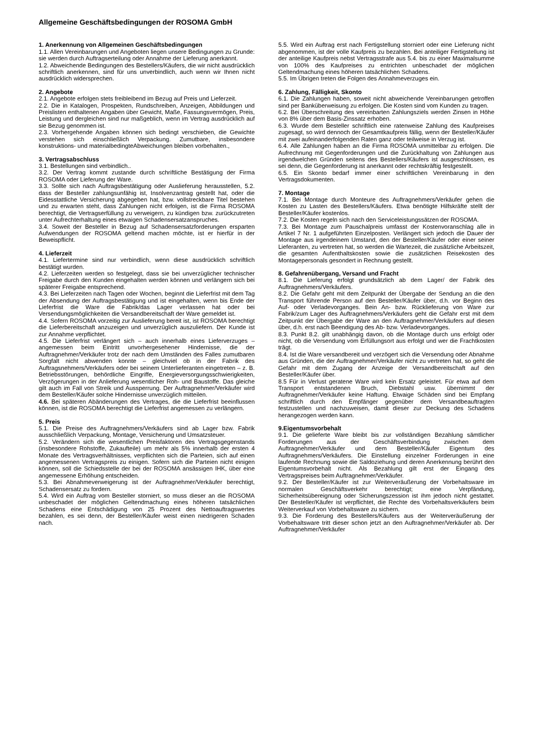Allgemeine Geschäftsbedingungen der ROSOMA GmbH
1. Anerkennung von Allgemeinen Geschäftsbedingungen
1.1. Allen Vereinbarungen und Angeboten liegen unsere Bedingungen zu Grunde: sie werden durch Auftragserteilung oder Annahme der Lieferung anerkannt.
1.2. Abweichende Bedingungen des Bestellers/Käufers, die wir nicht ausdrücklich schriftlich anerkennen, sind für uns unverbindlich, auch wenn wir Ihnen nicht ausdrücklich widersprechen.
2. Angebote
2.1. Angebote erfolgen stets freibleibend im Bezug auf Preis und Lieferzeit.
2.2. Die in Katalogen, Prospekten, Rundschreiben, Anzeigen, Abbildungen und Preislisten enthaltenen Angaben über Gewicht, Maße, Fassungsvermögen, Preis, Leistung und dergleichen sind nur maßgeblich, wenn im Vertrag ausdrücklich auf sie Bezug genommen ist.
2.3. Vorhergehende Angaben können sich bedingt verschieben, die Gewichte verstehen sich einschließlich Verpackung. Zumutbare, insbesondere konstruktions- und materialbedingteAbweichungen bleiben vorbehalten.,
3. Vertragsabschluss
3.1. Bestellungen sind verbindlich..
3.2. Der Vertrag kommt zustande durch schriftliche Bestätigung der Firma ROSOMA oder Lieferung der Ware.
3.3. Sollte sich nach Auftragsbestätigung oder Auslieferung herausstellen, 5.2. dass der Besteller zahlungsunfähig ist, Insolvenzantrag gestellt hat, oder die Eidesstattliche Versicherung abgegeben hat, bzw. vollstreckbare Titel bestehen und zu erwarten steht, dass Zahlungen nicht erfolgen, ist die Firma ROSOMA berechtigt, die Vertragserfüllung zu verweigern, zu kündigen bzw. zurückzutreten unter Aufrechterhaltung eines etwaigen Schadensersatzanspruches.
3.4. Soweit der Besteller in Bezug auf Schadensersatzforderungen ersparten Aufwendungen der ROSOMA geltend machen möchte, ist er hierfür in der Beweispflicht.
4. Lieferzeit
4.1. Liefertermine sind nur verbindlich, wenn diese ausdrücklich schriftlich bestätigt wurden.
4.2. Lieferzeiten werden so festgelegt, dass sie bei unverzüglicher technischer Freigabe durch den Kunden eingehalten werden können und verlängern sich bei späterer Freigabe entsprechend.
4.3. Bei Lieferzeiten nach Tagen oder Wochen, beginnt die Lieferfrist mit dem Tag der Absendung der Auftragsbestätigung und ist eingehalten, wenn bis Ende der Lieferfrist die Ware die Fabrik/das Lager verlassen hat oder bei Versendungsmöglichkeiten die Versandbereitschaft der Ware gemeldet ist.
4.4. Sofern ROSOMA vorzeitig zur Auslieferung bereit ist, ist ROSOMA berechtigt die Lieferbereitschaft anzuzeigen und unverzüglich auszuliefern. Der Kunde ist zur Annahme verpflichtet.
4.5. Die Lieferfrist verlängert sich – auch innerhalb eines Lieferverzuges – angemessen beim Eintritt unvorhergesehener Hindernisse, die der Auftragnehmer/Verkäufer trotz der nach dem Umständen des Falles zumutbaren Sorgfalt nicht abwenden konnte – gleichviel ob in der Fabrik des Auftragsnehmers/Verkäufers oder bei seinem Unterlieferanten eingetreten – z. B. Betriebsstörungen, behördliche Eingriffe, Energieversorgungsschwierigkeiten, Verzögerungen in der Anlieferung wesentlicher Roh- und Baustoffe. Das gleiche gilt auch im Fall von Streik und Aussperrung. Der Auftragnehmer/Verkäufer wird dem Besteller/Käufer solche Hindernisse unverzüglich mitteilen.
4.6. Bei späteren Abänderungen des Vertrages, die die Lieferfrist beeinflussen können, ist die ROSOMA berechtigt die Lieferfrist angemessen zu verlängern.
5. Preis
5.1. Die Preise des Auftragnehmers/Verkäufers sind ab Lager bzw. Fabrik ausschließlich Verpackung, Montage, Versicherung und Umsatzsteuer.
5.2. Verändern sich die wesentlichen Preisfaktoren des Vertragsgegenstands (insbesondere Rohstoffe, Zukaufteile) um mehr als 5% innerhalb der ersten 4 Monate des Vertragsverhältnisses, verpflichten sich die Parteien, sich auf einen angemessenen Vertragspreis zu einigen. Sofern sich die Parteien nicht einigen können, soll die Schiedsstelle der bei der ROSOMA ansässigen IHK, über eine angemessene Erhöhung entscheiden.
5.3. Bei Abnahmeverweigerung ist der Auftragnehmer/Verkäufer berechtigt, Schadensersatz zu fordern.
5.4. Wird ein Auftrag vom Besteller storniert, so muss dieser an die ROSOMA unbeschadet der möglichen Geltendmachung eines höheren tatsächlichen Schadens eine Entschädigung von 25 Prozent des Nettoauftragswertes bezahlen, es sei denn, der Besteller/Käufer weist einen niedrigeren Schaden nach.
5.5. Wird ein Auftrag erst nach Fertigstellung storniert oder eine Lieferung nicht abgenommen, ist der volle Kaufpreis zu bezahlen. Bei anteiliger Fertigstellung ist der anteilige Kaufpreis nebst Vertragsstrafe aus 5.4. bis zu einer Maximalsumme von 100% des Kaufpreises zu entrichten unbeschadet der möglichen Geltendmachung eines höheren tatsächlichen Schadens.
5.5. Im Übrigen treten die Folgen des Annahmeverzuges ein.
6. Zahlung, Fälligkeit, Skonto
6.1. Die Zahlungen haben, soweit nicht abweichende Vereinbarungen getroffen sind per Banküberweisung zu erfolgen. Die Kosten sind vom Kunden zu tragen.
6.2. Bei Überschreitung des vereinbarten Zahlungsziels werden Zinsen in Höhe von 8% über dem Basis-Zinssatz erhoben.
6.3. Wurde dem Besteller schriftlich eine ratenweise Zahlung des Kaufpreises zugesagt, so wird dennoch der Gesamtkaufpreis fällig, wenn der Besteller/Käufer mit zwei aufeinanderfolgenden Raten ganz oder teilweise in Verzug ist.
6.4. Alle Zahlungen haben an die Firma ROSOMA unmittelbar zu erfolgen. Die Aufrechnung mit Gegenforderungen und die Zurückhaltung von Zahlungen aus irgendwelchen Gründen seitens des Bestellers/Käufers ist ausgeschlossen, es sei denn, die Gegenforderung ist anerkannt oder rechtskräftig festgestellt.
6.5. Ein Skonto bedarf immer einer schriftlichen Vereinbarung in den Vertragsdokumenten.
7. Montage
7.1. Bei Montage durch Monteure des Auftragnehmers/Verkäufer gehen die Kosten zu Lasten des Bestellers/Käufers. Etwa benötigte Hilfskräfte stellt der Besteller/Käufer kostenlos.
7.2. Die Kosten regeln sich nach den Serviceleistungssätzen der ROSOMA.
7.3. Bei Montage zum Pauschalpreis umfasst der Kostenvoranschlag alle in Artikel 7 Nr. 1 aufgeführten Einzelposten. Verlängert sich jedoch die Dauer der Montage aus irgendeinem Umstand, den der Besteller/Käufer oder einer seiner Lieferanten, zu vertreten hat, so werden die Wartezeit, die zusätzliche Arbeitszeit, die gesamten Aufenthaltskosten sowie die zusätzlichen Reisekosten des Montagepersonals gesondert in Rechnung gestellt.
8. Gefahrenübergang, Versand und Fracht
8.1. Die Lieferung erfolgt grundsätzlich ab dem Lager/ der Fabrik des Auftragnehmers/Verkäufers.
8.2. Die Gefahr geht mit dem Zeitpunkt der Übergabe der Sendung an die den Transport führende Person auf den Besteller/Käufer über, d.h. vor Beginn des Auf- oder Verladevorganges. Bein An- bzw. Rücklieferung von Ware zur Fabrik/zum Lager des Auftragnehmers/Verkäufers geht die Gefahr erst mit dem Zeitpunkt der Übergabe der Ware an den Auftragnehmer/Verkäufers auf diesen über, d.h. erst nach Beendigung des Ab- bzw. Verladevorganges.
8.3. Punkt 8.2. gilt unabhängig davon, ob die Montage durch uns erfolgt oder nicht, ob die Versendung vom Erfüllungsort aus erfolgt und wer die Frachtkosten trägt.
8.4. Ist die Ware versandbereit und verzögert sich die Versendung oder Abnahme aus Gründen, die der Auftragnehmer/Verkäufer nicht zu vertreten hat, so geht die Gefahr mit dem Zugang der Anzeige der Versandbereitschaft auf den Besteller/Käufer über.
8.5 Für in Verlust geratene Ware wird kein Ersatz geleistet. Für etwa auf dem Transport entstandenen Bruch, Diebstahl usw. übernimmt der Auftragnehmer/Verkäufer keine Haftung. Etwaige Schäden sind bei Empfang schriftlich durch den Empfänger gegenüber dem Versandbeauftragten festzustellen und nachzuweisen, damit dieser zur Deckung des Schadens herangezogen werden kann.
9.Eigentumsvorbehalt
9.1. Die gelieferte Ware bleibt bis zur vollständigen Bezahlung sämtlicher Forderungen aus der Geschäftsverbindung zwischen dem Auftragnehmer/Verkäufer und dem Besteller/Käufer Eigentum des Auftragnehmers/Verkäufers. Die Einstellung einzelner Forderungen in eine laufende Rechnung sowie die Saldoziehung und deren Anerkennung berührt den Eigentumsvorbehalt nicht. Als Bezahlung gilt erst der Eingang des Vertragspreises beim Auftragnehmer/Verkäufer.
9.2. Der Besteller/Käufer ist zur Weiterveräußerung der Vorbehaltsware im normalen Geschäftsverkehr berechtigt; eine Verpfändung, Sicherheitsübereignung oder Sicherungszession ist ihm jedoch nicht gestattet. Der Besteller/Käufer ist verpflichtet, die Rechte des Vorbehaltsverkäufers beim Weiterverkauf von Vorbehaltsware zu sichern.
9.3. Die Forderung des Bestellers/Käufers aus der Weiterveräußerung der Vorbehaltsware tritt dieser schon jetzt an den Auftragnehmer/Verkäufer ab. Der Auftragnehmer/Verkäufer